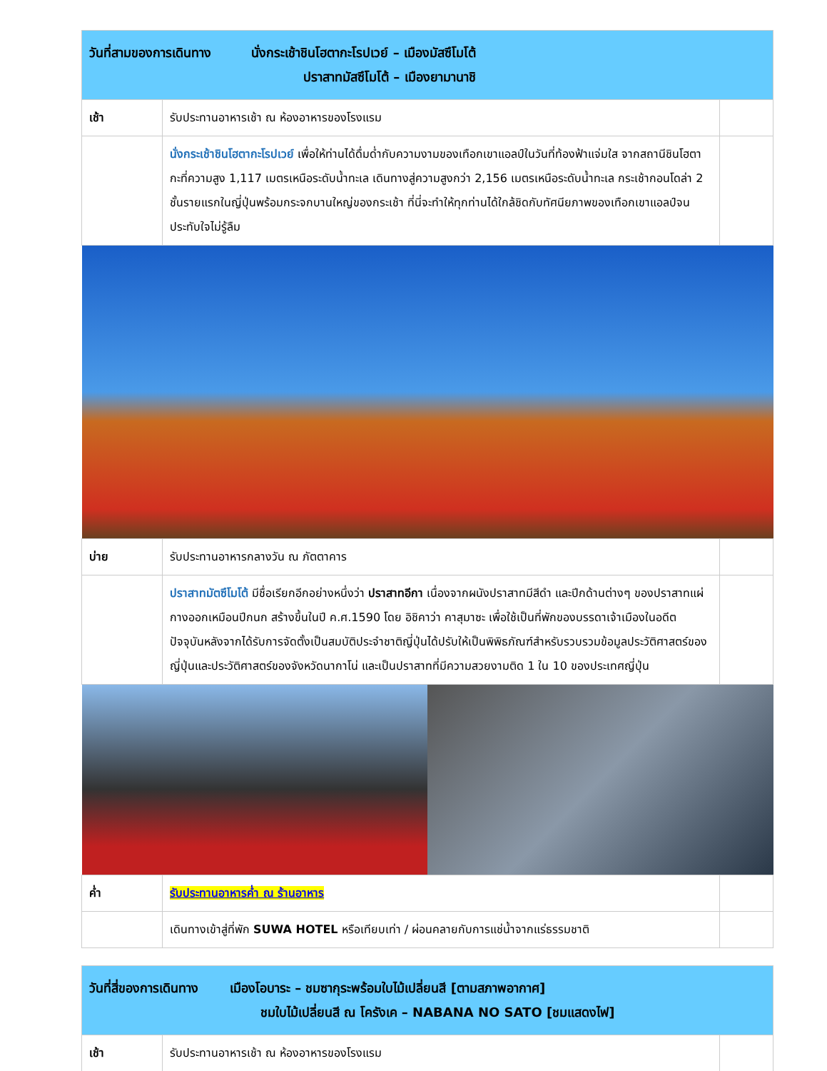| วันที่สามของการเดินทาง นั่งกระเช้าชินโฮตากะโรปเวย์ – เมืองมัสซึโมโต้ ปราสาทมัสซึโมโต้ – เมืองยามานาชิ | | |
| เช้า | รับประทานอาหารเช้า ณ ห้องอาหารของโรงแรม | |
| | นั่งกระเช้าชินโฮตากะโรปเวย์ เพื่อให้ท่านได้ดื่มด่ำกับความงามของเทือกเขาแอลป์ในวันที่ท้องฟ้าแจ่มใส จากสถานีชินโฮตากะที่ความสูง 1,117 เมตรเหนือระดับน้ำทะเล เดินทางสู่ความสูงกว่า 2,156 เมตรเหนือระดับน้ำทะเล กระเช้ากอนโดล่า 2 ชั้นรายแรกในญี่ปุ่นพร้อมกระจกบานใหญ่ของกระเช้า ที่นี่จะทำให้ทุกท่านได้ใกล้ชิดกับทัศนียภาพของเทือกเขาแอลป์จนประทับใจไม่รู้ลืม | |
| บ่าย | รับประทานอาหารกลางวัน ณ ภัตตาคาร | |
| | ปราสาทมัตซึโมโต้ มีชื่อเรียกอีกอย่างหนึ่งว่า ปราสาทอีกา เนื่องจากผนังปราสาทมีสีดำ และปีกด้านต่างๆ ของปราสาทแผ่กางออกเหมือนปีกนก สร้างขึ้นในปี ค.ศ.1590 โดย อิชิคาว่า คาสุมาซะ เพื่อใช้เป็นที่พักของบรรดาเจ้าเมืองในอดีต ปัจจุบันหลังจากได้รับการจัดตั้งเป็นสมบัติประจำชาติญี่ปุ่นได้ปรับให้เป็นพิพิธภัณฑ์สำหรับรวบรวมข้อมูลประวัติศาสตร์ของญี่ปุ่นและประวัติศาสตร์ของจังหวัดนากาโน่ และเป็นปราสาทที่มีความสวยงามติด 1 ใน 10 ของประเทศญี่ปุ่น | |
| ค่ำ | รับประทานอาหารค่ำ ณ ร้านอาหาร | |
| | เดินทางเข้าสู่ที่พัก SUWA HOTEL หรือเทียบเท่า / ผ่อนคลายกับการแช่น้ำจากแร่ธรรมชาติ | |
| วันที่สี่ของการเดินทาง เมืองโอบาระ – ชมซากุระพร้อมใบไม้เปลี่ยนสี [ตามสภาพอากาศ] ชมใบไม้เปลี่ยนสี ณ โครังเค – NABANA NO SATO [ชมแสดงไฟ] | | |
| เช้า | รับประทานอาหารเช้า ณ ห้องอาหารของโรงแรม | |